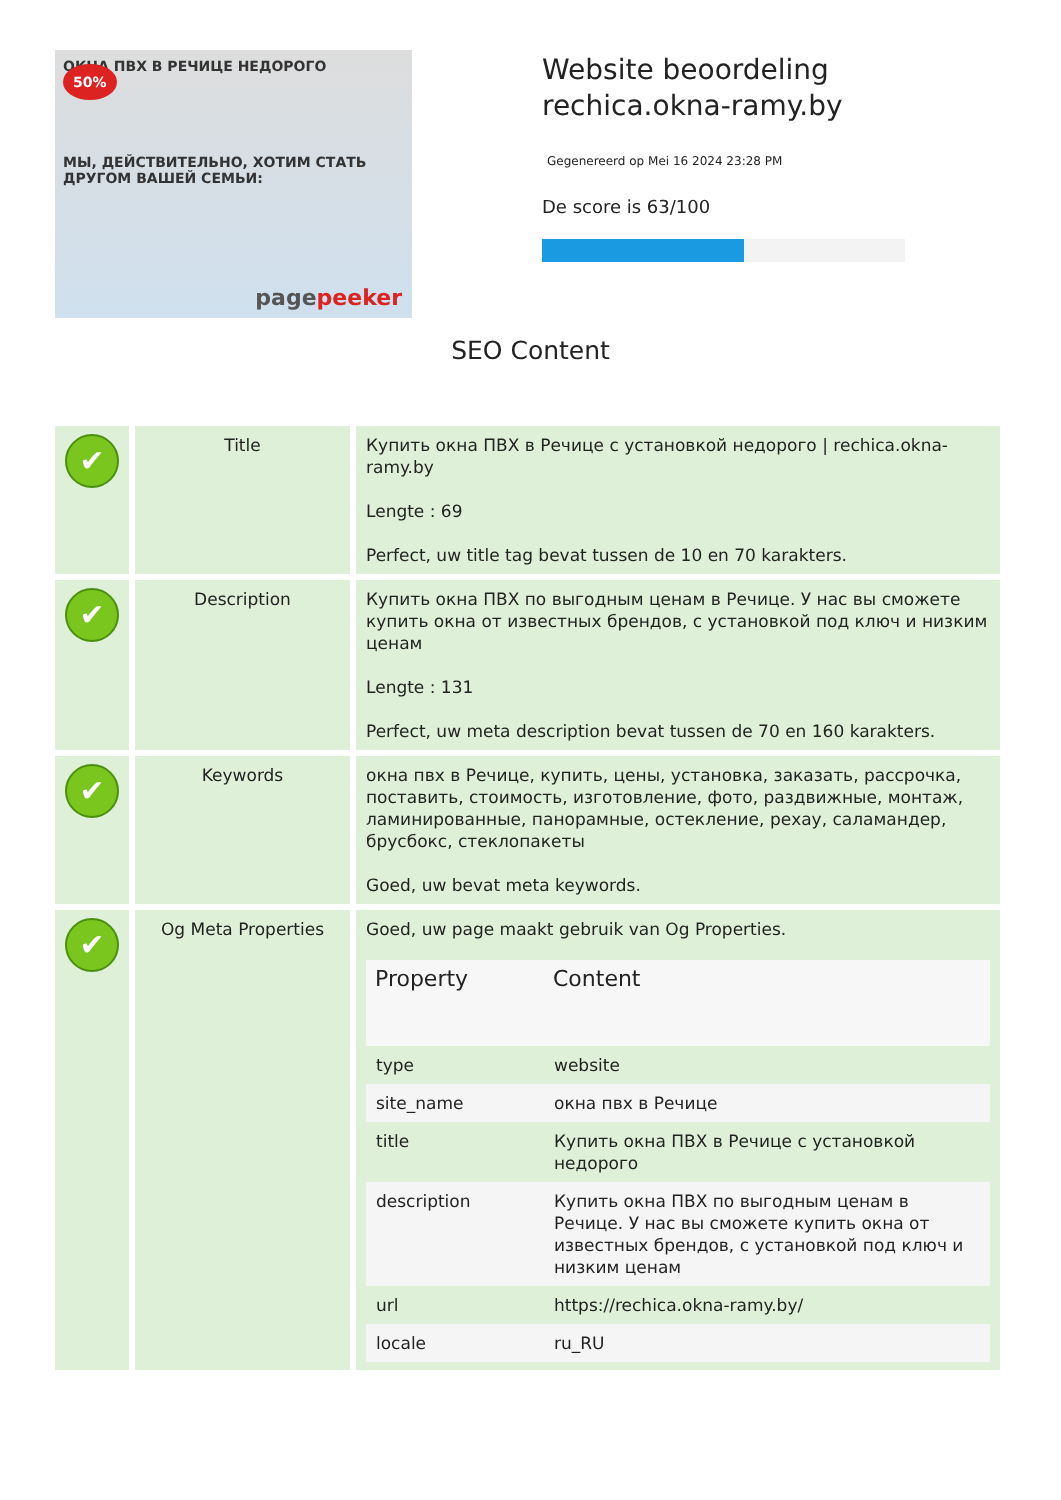ОКНА ПВХ В РЕЧИЦЕ НЕДОРОГО
50%
МЫ, ДЕЙСТВИТЕЛЬНО, ХОТИМ СТАТЬ ДРУГОМ ВАШЕЙ СЕМЬИ:
pagepeeker
Website beoordeling
rechica.okna-ramy.by
Gegenereerd op Mei 16 2024 23:28 PM
De score is 63/100
SEO Content
| ✔ | Title | Купить окна ПВХ в Речице с установкой недорого / rechica.okna-ramy.by Lengte : 69 Perfect, uw title tag bevat tussen de 10 en 70 karakters. |
| ✔ | Description | Купить окна ПВХ по выгодным ценам в Речице. У нас вы сможете купить окна от известных брендов, с установкой под ключ и низким ценам Lengte : 131 Perfect, uw meta description bevat tussen de 70 en 160 karakters. |
| ✔ | Keywords | окна пвх в Речице, купить, цены, установка, заказать, рассрочка, поставить, стоимость, изготовление, фото, раздвижные, монтаж, ламинированные, панорамные, остекление, рехау, саламандер, брусбокс, стеклопакеты Goed, uw bevat meta keywords. |
| ✔ | Og Meta Properties | Goed, uw page maakt gebruik van Og Properties. / Property / Content / / --- / --- / / type / website / / site_name / окна пвх в Речице / / title / Купить окна ПВХ в Речице с установкой недорого / / description / Купить окна ПВХ по выгодным ценам в Речице. У нас вы сможете купить окна от известных брендов, с установкой под ключ и низким ценам / / url / https://rechica.okna-ramy.by/ / / locale / ru_RU / |